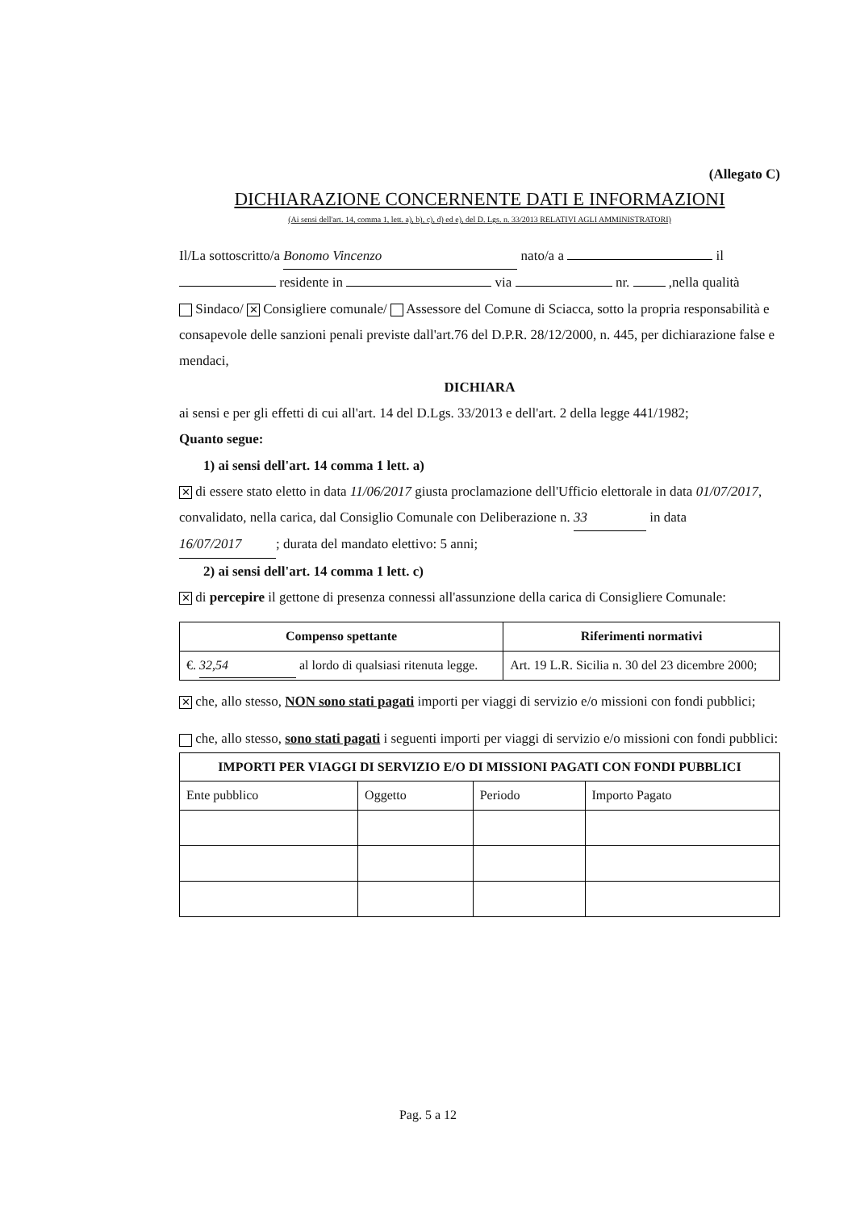(Allegato C)
DICHIARAZIONE CONCERNENTE DATI E INFORMAZIONI
(Ai sensi dell'art. 14, comma 1, lett. a), b), c), d) ed e), del D. Lgs. n. 33/2013 RELATIVI AGLI AMMINISTRATORI)
Il/La sottoscritto/a Bonomo Vincenzo nato/a a il residente in via nr. ,nella qualità
Sindaco/ ✕ Consigliere comunale/ Assessore del Comune di Sciacca, sotto la propria responsabilità e consapevole delle sanzioni penali previste dall'art.76 del D.P.R. 28/12/2000, n. 445, per dichiarazione false e mendaci,
DICHIARA
ai sensi e per gli effetti di cui all'art. 14 del D.Lgs. 33/2013 e dell'art. 2 della legge 441/1982;
Quanto segue:
1) ai sensi dell'art. 14 comma 1 lett. a)
✕ di essere stato eletto in data 11/06/2017 giusta proclamazione dell'Ufficio elettorale in data 01/07/2017, convalidato, nella carica, dal Consiglio Comunale con Deliberazione n. 33 in data 16/07/2017; durata del mandato elettivo: 5 anni;
2) ai sensi dell'art. 14 comma 1 lett. c)
✕ di percepire il gettone di presenza connessi all'assunzione della carica di Consigliere Comunale:
| Compenso spettante | Riferimenti normativi |
| --- | --- |
| €. 32,54 al lordo di qualsiasi ritenuta legge. | Art. 19 L.R. Sicilia n. 30 del 23 dicembre 2000; |
✕ che, allo stesso, NON sono stati pagati importi per viaggi di servizio e/o missioni con fondi pubblici;
che, allo stesso, sono stati pagati i seguenti importi per viaggi di servizio e/o missioni con fondi pubblici:
| IMPORTI PER VIAGGI DI SERVIZIO E/O DI MISSIONI PAGATI CON FONDI PUBBLICI | | | |
| --- | --- | --- | --- |
| Ente pubblico | Oggetto | Periodo | Importo Pagato |
Pag. 5 a 12